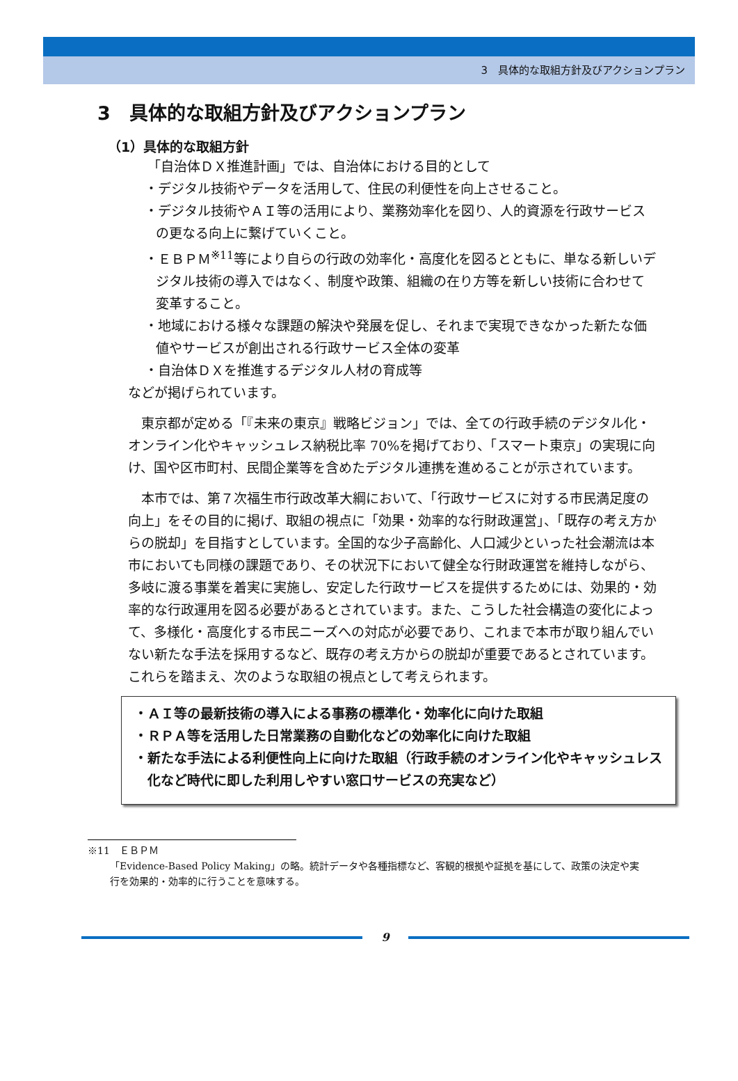3　具体的な取組方針及びアクションプラン
3　具体的な取組方針及びアクションプラン
（1）具体的な取組方針
「自治体ＤＸ推進計画」では、自治体における目的として
・デジタル技術やデータを活用して、住民の利便性を向上させること。
・デジタル技術やＡＩ等の活用により、業務効率化を図り、人的資源を行政サービスの更なる向上に繋げていくこと。
・ＥＢＰＭ<sup>※11</sup>等により自らの行政の効率化・高度化を図るとともに、単なる新しいデジタル技術の導入ではなく、制度や政策、組織の在り方等を新しい技術に合わせて変革すること。
・地域における様々な課題の解決や発展を促し、それまで実現できなかった新たな価値やサービスが創出される行政サービス全体の変革
・自治体ＤＸを推進するデジタル人材の育成等
などが掲げられています。
東京都が定める「『未来の東京』戦略ビジョン」では、全ての行政手続のデジタル化・オンライン化やキャッシュレス納税比率 70%を掲げており、「スマート東京」の実現に向け、国や区市町村、民間企業等を含めたデジタル連携を進めることが示されています。
本市では、第７次福生市行政改革大綱において、「行政サービスに対する市民満足度の向上」をその目的に掲げ、取組の視点に「効果・効率的な行財政運営」、「既存の考え方からの脱却」を目指すとしています。全国的な少子高齢化、人口減少といった社会潮流は本市においても同様の課題であり、その状況下において健全な行財政運営を維持しながら、多岐に渡る事業を着実に実施し、安定した行政サービスを提供するためには、効果的・効率的な行政運用を図る必要があるとされています。また、こうした社会構造の変化によって、多様化・高度化する市民ニーズへの対応が必要であり、これまで本市が取り組んでいない新たな手法を採用するなど、既存の考え方からの脱却が重要であるとされています。これらを踏まえ、次のような取組の視点として考えられます。
・ＡＩ等の最新技術の導入による事務の標準化・効率化に向けた取組
・ＲＰＡ等を活用した日常業務の自動化などの効率化に向けた取組
・新たな手法による利便性向上に向けた取組（行政手続のオンライン化やキャッシュレス化など時代に即した利用しやすい窓口サービスの充実など）
※11　ＥＢＰＭ
「Evidence-Based Policy Making」の略。統計データや各種指標など、客観的根拠や証拠を基にして、政策の決定や実行を効果的・効率的に行うことを意味する。
9